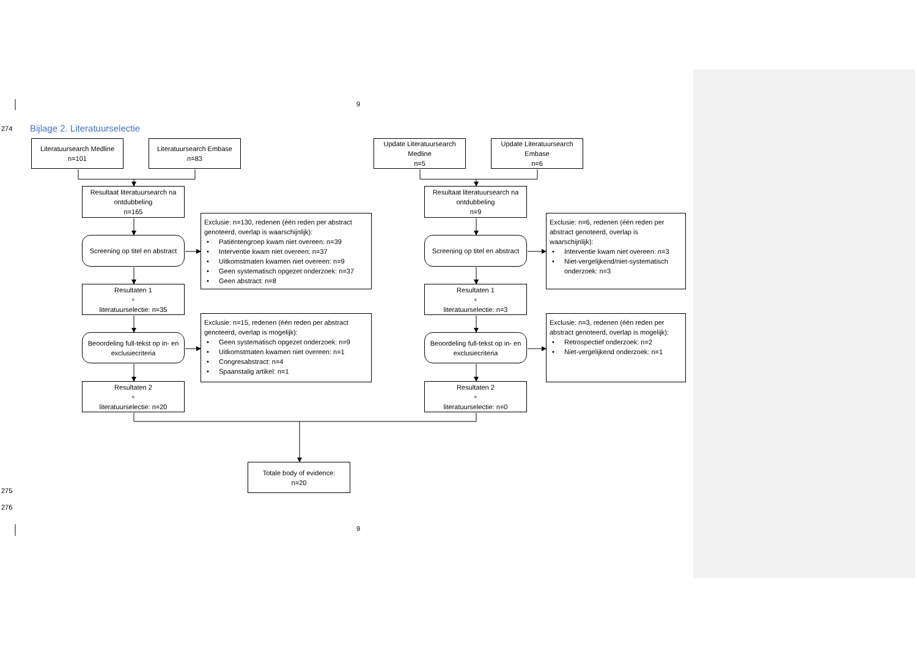9
274
Bijlage 2. Literatuurselectie
Literatuursearch Medline
n=101
Literatuursearch Embase
n=83
Update Literatuursearch Medline
n=5
Update Literatuursearch Embase
n=6
Resultaat literatuursearch na ontdubbeling
n=165
Resultaat literatuursearch na ontdubbeling
n=9
Exclusie: n=130, redenen (één reden per abstract genoteerd, overlap is waarschijnlijk):
• Patiëntengroep kwam niet overeen: n=39
• Interventie kwam niet overeen: n=37
• Uitkomstmaten kwamen niet overeen: n=9
• Geen systematisch opgezet onderzoek: n=37
• Geen abstract: n=8
Exclusie: n=6, redenen (één reden per abstract genoteerd, overlap is waarschijnlijk):
• Interventie kwam niet overeen: n=3
• Niet-vergelijkend/niet-systematisch onderzoek: n=3
Screening op titel en abstract
Screening op titel en abstract
Resultaten 1<sup>e</sup> literatuurselectie: n=35
Resultaten 1<sup>e</sup> literatuurselectie: n=3
Exclusie: n=15, redenen (één reden per abstract genoteerd, overlap is mogelijk):
• Geen systematisch opgezet onderzoek: n=9
• Uitkomstmaten kwamen niet overeen: n=1
• Congresabstract: n=4
• Spaanstalig artikel: n=1
Exclusie: n=3, redenen (één reden per abstract genoteerd, overlap is mogelijk):
• Retrospectief onderzoek: n=2
• Niet-vergelijkend onderzoek: n=1
Beoordeling full-tekst op in- en exclusiecriteria
Beoordeling full-tekst op in- en exclusiecriteria
Resultaten 2<sup>e</sup> literatuurselectie: n=20
Resultaten 2<sup>e</sup> literatuurselectie: n=0
Totale body of evidence:
n=20
275
276
9